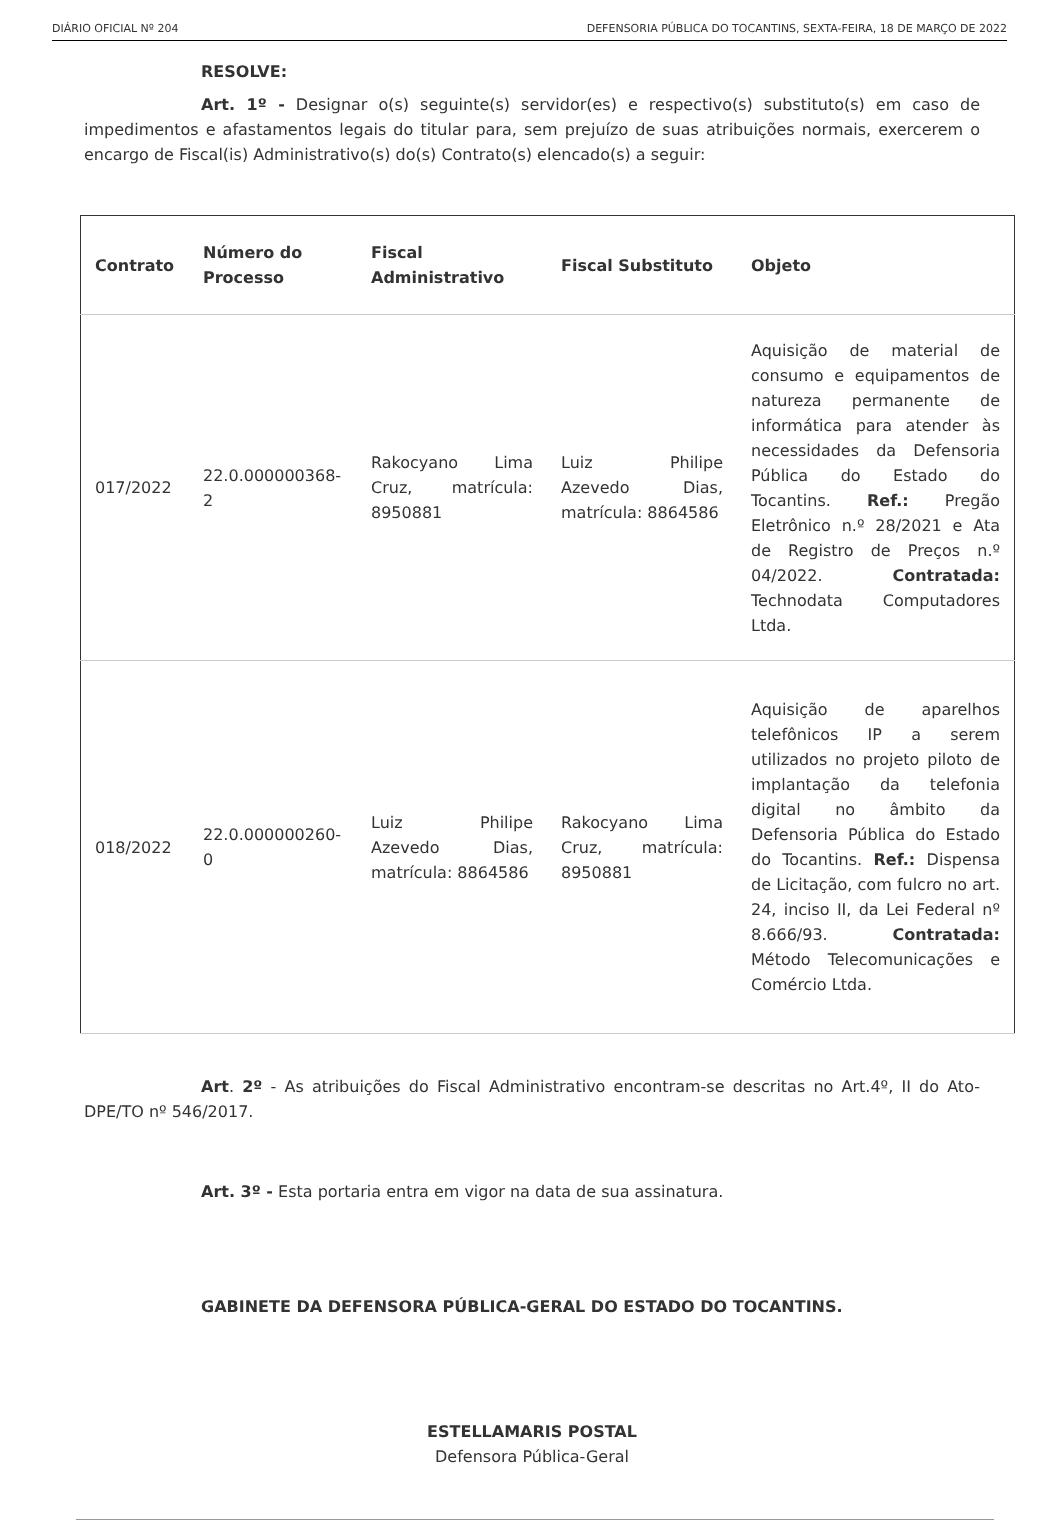DIÁRIO OFICIAL Nº 204 DEFENSORIA PÚBLICA DO TOCANTINS, SEXTA-FEIRA, 18 DE MARÇO DE 2022
RESOLVE:
Art. 1º - Designar o(s) seguinte(s) servidor(es) e respectivo(s) substituto(s) em caso de impedimentos e afastamentos legais do titular para, sem prejuízo de suas atribuições normais, exercerem o encargo de Fiscal(is) Administrativo(s) do(s) Contrato(s) elencado(s) a seguir:
| Contrato | Número do Processo | Fiscal Administrativo | Fiscal Substituto | Objeto |
| --- | --- | --- | --- | --- |
| 017/2022 | 22.0.000000368-2 | Rakocyano Lima Cruz, matrícula: 8950881 | Luiz Philipe Azevedo Dias, matrícula: 8864586 | Aquisição de material de consumo e equipamentos de natureza permanente de informática para atender às necessidades da Defensoria Pública do Estado do Tocantins. Ref.: Pregão Eletrônico n.º 28/2021 e Ata de Registro de Preços n.º 04/2022. Contratada: Technodata Computadores Ltda. |
| 018/2022 | 22.0.000000260-0 | Luiz Philipe Azevedo Dias, matrícula: 8864586 | Rakocyano Lima Cruz, matrícula: 8950881 | Aquisição de aparelhos telefônicos IP a serem utilizados no projeto piloto de implantação da telefonia digital no âmbito da Defensoria Pública do Estado do Tocantins. Ref.: Dispensa de Licitação, com fulcro no art. 24, inciso II, da Lei Federal nº 8.666/93. Contratada: Método Telecomunicações e Comércio Ltda. |
Art. 2º - As atribuições do Fiscal Administrativo encontram-se descritas no Art.4º, II do Ato-DPE/TO nº 546/2017.
Art. 3º - Esta portaria entra em vigor na data de sua assinatura.
GABINETE DA DEFENSORA PÚBLICA-GERAL DO ESTADO DO TOCANTINS.
ESTELLAMARIS POSTAL
Defensora Pública-Geral